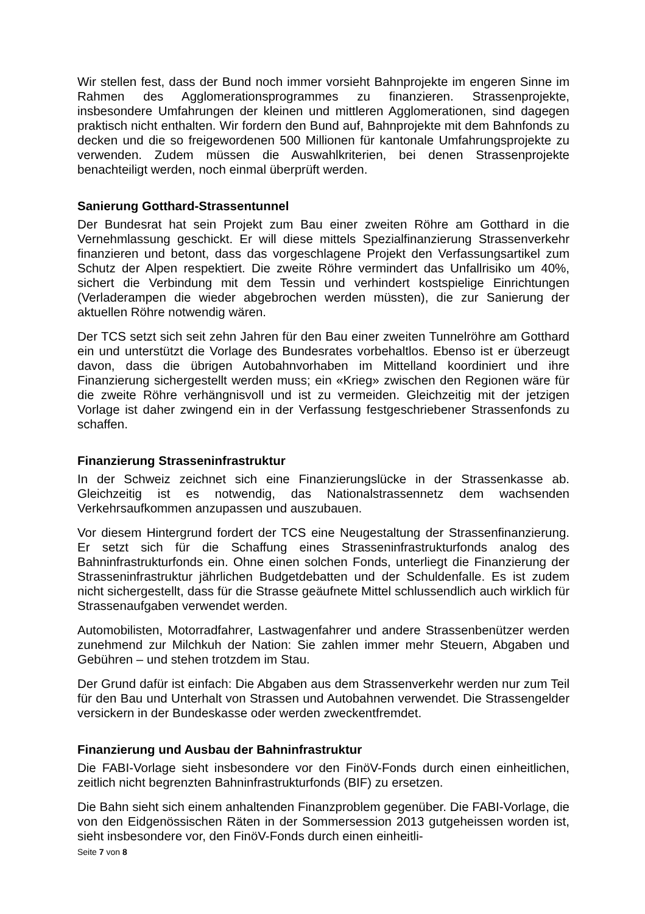Wir stellen fest, dass der Bund noch immer vorsieht Bahnprojekte im engeren Sinne im Rahmen des Agglomerationsprogrammes zu finanzieren. Strassenprojekte, insbesondere Umfahrungen der kleinen und mittleren Agglomerationen, sind dagegen praktisch nicht enthalten. Wir fordern den Bund auf, Bahnprojekte mit dem Bahnfonds zu decken und die so freigewordenen 500 Millionen für kantonale Umfahrungsprojekte zu verwenden. Zudem müssen die Auswahlkriterien, bei denen Strassenprojekte benachteiligt werden, noch einmal überprüft werden.
Sanierung Gotthard-Strassentunnel
Der Bundesrat hat sein Projekt zum Bau einer zweiten Röhre am Gotthard in die Vernehmlassung geschickt. Er will diese mittels Spezialfinanzierung Strassenverkehr finanzieren und betont, dass das vorgeschlagene Projekt den Verfassungsartikel zum Schutz der Alpen respektiert. Die zweite Röhre vermindert das Unfallrisiko um 40%, sichert die Verbindung mit dem Tessin und verhindert kostspielige Einrichtungen (Verladerampen die wieder abgebrochen werden müssten), die zur Sanierung der aktuellen Röhre notwendig wären.
Der TCS setzt sich seit zehn Jahren für den Bau einer zweiten Tunnelröhre am Gotthard ein und unterstützt die Vorlage des Bundesrates vorbehaltlos. Ebenso ist er überzeugt davon, dass die übrigen Autobahnvorhaben im Mittelland koordiniert und ihre Finanzierung sichergestellt werden muss; ein «Krieg» zwischen den Regionen wäre für die zweite Röhre verhängnisvoll und ist zu vermeiden. Gleichzeitig mit der jetzigen Vorlage ist daher zwingend ein in der Verfassung festgeschriebener Strassenfonds zu schaffen.
Finanzierung Strasseninfrastruktur
In der Schweiz zeichnet sich eine Finanzierungslücke in der Strassenkasse ab. Gleichzeitig ist es notwendig, das Nationalstrassennetz dem wachsenden Verkehrsaufkommen anzupassen und auszubauen.
Vor diesem Hintergrund fordert der TCS eine Neugestaltung der Strassenfinanzierung. Er setzt sich für die Schaffung eines Strasseninfrastrukturfonds analog des Bahninfrastrukturfonds ein. Ohne einen solchen Fonds, unterliegt die Finanzierung der Strasseninfrastruktur jährlichen Budgetdebatten und der Schuldenfalle. Es ist zudem nicht sichergestellt, dass für die Strasse geäufnete Mittel schlussendlich auch wirklich für Strassenaufgaben verwendet werden.
Automobilisten, Motorradfahrer, Lastwagenfahrer und andere Strassenbenützer werden zunehmend zur Milchkuh der Nation: Sie zahlen immer mehr Steuern, Abgaben und Gebühren – und stehen trotzdem im Stau.
Der Grund dafür ist einfach: Die Abgaben aus dem Strassenverkehr werden nur zum Teil für den Bau und Unterhalt von Strassen und Autobahnen verwendet. Die Strassengelder versickern in der Bundeskasse oder werden zweckentfremdet.
Finanzierung und Ausbau der Bahninfrastruktur
Die FABI-Vorlage sieht insbesondere vor den FinöV-Fonds durch einen einheitlichen, zeitlich nicht begrenzten Bahninfrastrukturfonds (BIF) zu ersetzen.
Die Bahn sieht sich einem anhaltenden Finanzproblem gegenüber. Die FABI-Vorlage, die von den Eidgenössischen Räten in der Sommersession 2013 gutgeheissen worden ist, sieht insbesondere vor, den FinöV-Fonds durch einen einheitli-
Seite 7 von 8